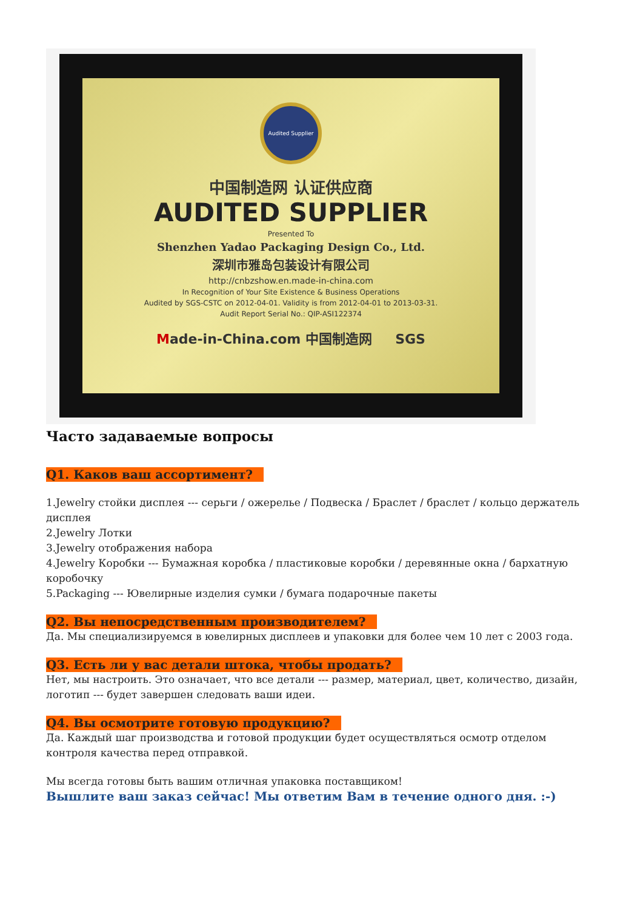Audited Supplier
中国制造网 认证供应商
AUDITED SUPPLIER
Presented To
Shenzhen Yadao Packaging Design Co., Ltd.
深圳市雅岛包装设计有限公司
http://cnbzshow.en.made-in-china.com
In Recognition of Your Site Existence & Business Operations
Audited by SGS-CSTC on 2012-04-01. Validity is from 2012-04-01 to 2013-03-31.
Audit Report Serial No.: QIP-ASI122374
Made-in-China.com 中国制造网 SGS
Часто задаваемые вопросы
Q1. Каков ваш ассортимент?
1.Jewelry стойки дисплея --- серьги / ожерелье / Подвеска / Браслет / браслет / кольцо держатель дисплея
2.Jewelry Лотки
3.Jewelry отображения набора
4.Jewelry Коробки --- Бумажная коробка / пластиковые коробки / деревянные окна / бархатную коробочку
5.Packaging --- Ювелирные изделия сумки / бумага подарочные пакеты
Q2. Вы непосредственным производителем?
Да. Мы специализируемся в ювелирных дисплеев и упаковки для более чем 10 лет с 2003 года.
Q3. Есть ли у вас детали штока, чтобы продать?
Нет, мы настроить. Это означает, что все детали --- размер, материал, цвет, количество, дизайн, логотип --- будет завершен следовать ваши идеи.
Q4. Вы осмотрите готовую продукцию?
Да. Каждый шаг производства и готовой продукции будет осуществляться осмотр отделом контроля качества перед отправкой.
Мы всегда готовы быть вашим отличная упаковка поставщиком!
Вышлите ваш заказ сейчас! Мы ответим Вам в течение одного дня. :-)